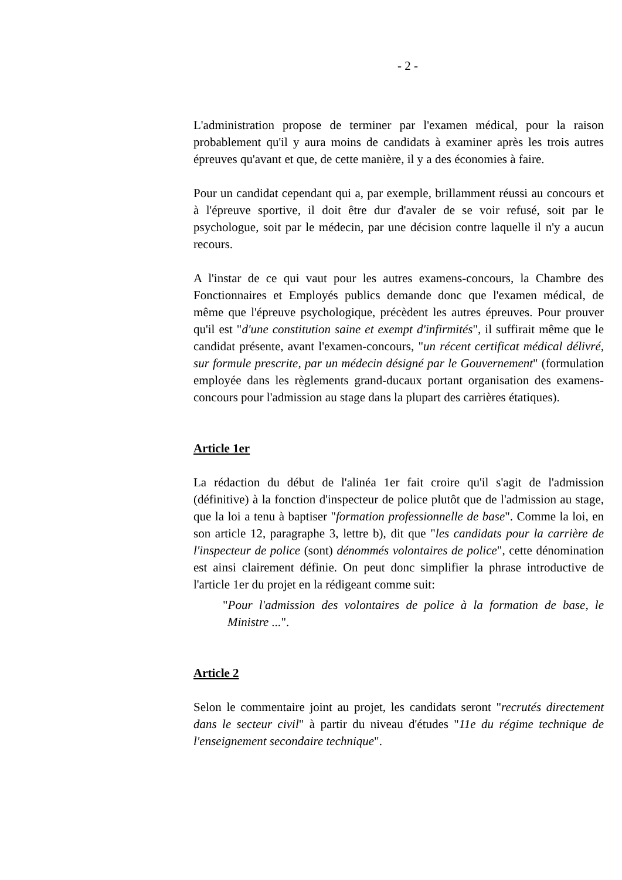- 2 -
L'administration propose de terminer par l'examen médical, pour la raison probablement qu'il y aura moins de candidats à examiner après les trois autres épreuves qu'avant et que, de cette manière, il y a des économies à faire.
Pour un candidat cependant qui a, par exemple, brillamment réussi au concours et à l'épreuve sportive, il doit être dur d'avaler de se voir refusé, soit par le psychologue, soit par le médecin, par une décision contre laquelle il n'y a aucun recours.
A l'instar de ce qui vaut pour les autres examens-concours, la Chambre des Fonctionnaires et Employés publics demande donc que l'examen médical, de même que l'épreuve psychologique, précèdent les autres épreuves. Pour prouver qu'il est "d'une constitution saine et exempt d'infirmités", il suffirait même que le candidat présente, avant l'examen-concours, "un récent certificat médical délivré, sur formule prescrite, par un médecin désigné par le Gouvernement" (formulation employée dans les règlements grand-ducaux portant organisation des examens-concours pour l'admission au stage dans la plupart des carrières étatiques).
Article 1er
La rédaction du début de l'alinéa 1er fait croire qu'il s'agit de l'admission (définitive) à la fonction d'inspecteur de police plutôt que de l'admission au stage, que la loi a tenu à baptiser "formation professionnelle de base". Comme la loi, en son article 12, paragraphe 3, lettre b), dit que "les candidats pour la carrière de l'inspecteur de police (sont) dénommés volontaires de police", cette dénomination est ainsi clairement définie. On peut donc simplifier la phrase introductive de l'article 1er du projet en la rédigeant comme suit:
"Pour l'admission des volontaires de police à la formation de base, le Ministre ...".
Article 2
Selon le commentaire joint au projet, les candidats seront "recrutés directement dans le secteur civil" à partir du niveau d'études "11e du régime technique de l'enseignement secondaire technique".